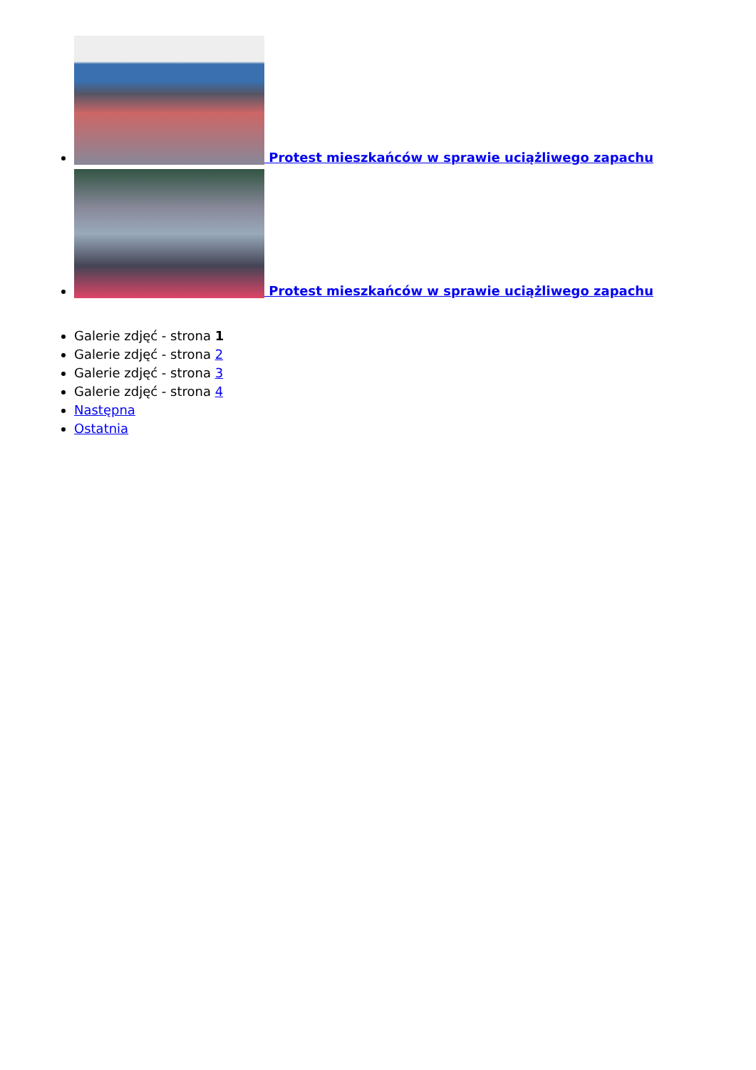Protest mieszkańców w sprawie uciążliwego zapachu
Protest mieszkańców w sprawie uciążliwego zapachu
Galerie zdjęć - strona 1
Galerie zdjęć - strona 2
Galerie zdjęć - strona 3
Galerie zdjęć - strona 4
Następna
Ostatnia